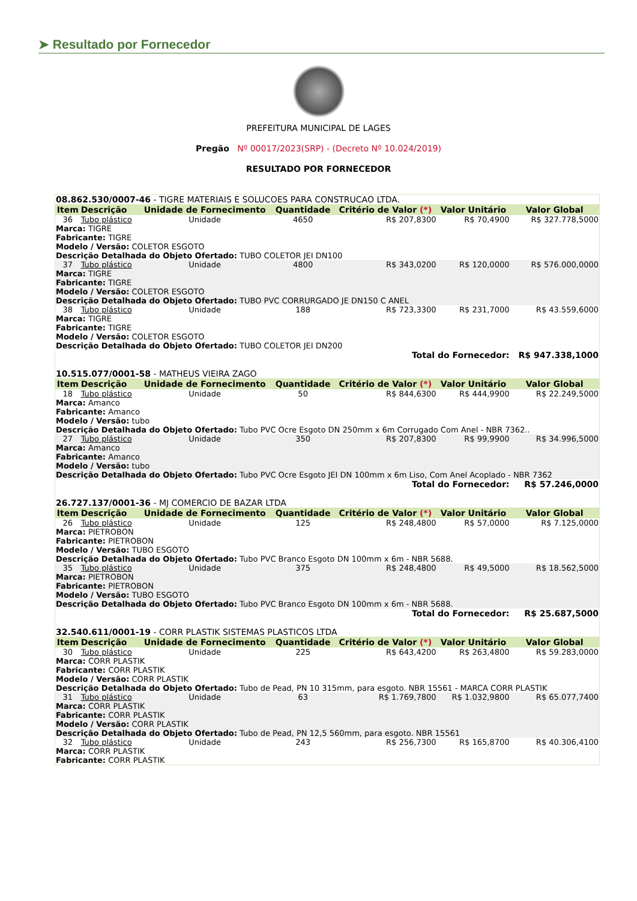➤ Resultado por Fornecedor
PREFEITURA MUNICIPAL DE LAGES
Pregão Nº 00017/2023(SRP) - (Decreto Nº 10.024/2019)
RESULTADO POR FORNECEDOR
| 08.862.530/0007-46 - TIGRE MATERIAIS E SOLUCOES PARA CONSTRUCAO LTDA. | | | | | | |
| Item | Descrição | Unidade de Fornecimento | Quantidade | Critério de Valor (*) | Valor Unitário | Valor Global |
| 36 | Tubo plástico | Unidade | 4650 | R$ 207,8300 | R$ 70,4900 | R$ 327.778,5000 |
| Marca: TIGRE Fabricante: TIGRE Modelo / Versão: COLETOR ESGOTO Descrição Detalhada do Objeto Ofertado: TUBO COLETOR JEI DN100 | | | | | | |
| 37 | Tubo plástico | Unidade | 4800 | R$ 343,0200 | R$ 120,0000 | R$ 576.000,0000 |
| Marca: TIGRE Fabricante: TIGRE Modelo / Versão: COLETOR ESGOTO Descrição Detalhada do Objeto Ofertado: TUBO PVC CORRURGADO JE DN150 C ANEL | | | | | | |
| 38 | Tubo plástico | Unidade | 188 | R$ 723,3300 | R$ 231,7000 | R$ 43.559,6000 |
| Marca: TIGRE Fabricante: TIGRE Modelo / Versão: COLETOR ESGOTO Descrição Detalhada do Objeto Ofertado: TUBO COLETOR JEI DN200 | | | | | | |
| Total do Fornecedor: | | | | | | R$ 947.338,1000 |
| 10.515.077/0001-58 - MATHEUS VIEIRA ZAGO | | | | | | |
| Item | Descrição | Unidade de Fornecimento | Quantidade | Critério de Valor (*) | Valor Unitário | Valor Global |
| 18 | Tubo plástico | Unidade | 50 | R$ 844,6300 | R$ 444,9900 | R$ 22.249,5000 |
| Marca: Amanco Fabricante: Amanco Modelo / Versão: tubo Descrição Detalhada do Objeto Ofertado: Tubo PVC Ocre Esgoto DN 250mm x 6m Corrugado Com Anel - NBR 7362.. | | | | | | |
| 27 | Tubo plástico | Unidade | 350 | R$ 207,8300 | R$ 99,9900 | R$ 34.996,5000 |
| Marca: Amanco Fabricante: Amanco Modelo / Versão: tubo Descrição Detalhada do Objeto Ofertado: Tubo PVC Ocre Esgoto JEI DN 100mm x 6m Liso, Com Anel Acoplado - NBR 7362 | | | | | | |
| Total do Fornecedor: | | | | | | R$ 57.246,0000 |
| 26.727.137/0001-36 - MJ COMERCIO DE BAZAR LTDA | | | | | | |
| Item | Descrição | Unidade de Fornecimento | Quantidade | Critério de Valor (*) | Valor Unitário | Valor Global |
| 26 | Tubo plástico | Unidade | 125 | R$ 248,4800 | R$ 57,0000 | R$ 7.125,0000 |
| Marca: PIETROBON Fabricante: PIETROBON Modelo / Versão: TUBO ESGOTO Descrição Detalhada do Objeto Ofertado: Tubo PVC Branco Esgoto DN 100mm x 6m - NBR 5688. | | | | | | |
| 35 | Tubo plástico | Unidade | 375 | R$ 248,4800 | R$ 49,5000 | R$ 18.562,5000 |
| Marca: PIETROBON Fabricante: PIETROBON Modelo / Versão: TUBO ESGOTO Descrição Detalhada do Objeto Ofertado: Tubo PVC Branco Esgoto DN 100mm x 6m - NBR 5688. | | | | | | |
| Total do Fornecedor: | | | | | | R$ 25.687,5000 |
| 32.540.611/0001-19 - CORR PLASTIK SISTEMAS PLASTICOS LTDA | | | | | | |
| Item | Descrição | Unidade de Fornecimento | Quantidade | Critério de Valor (*) | Valor Unitário | Valor Global |
| 30 | Tubo plástico | Unidade | 225 | R$ 643,4200 | R$ 263,4800 | R$ 59.283,0000 |
| Marca: CORR PLASTIK Fabricante: CORR PLASTIK Modelo / Versão: CORR PLASTIK Descrição Detalhada do Objeto Ofertado: Tubo de Pead, PN 10 315mm, para esgoto. NBR 15561 - MARCA CORR PLASTIK | | | | | | |
| 31 | Tubo plástico | Unidade | 63 | R$ 1.769,7800 | R$ 1.032,9800 | R$ 65.077,7400 |
| Marca: CORR PLASTIK Fabricante: CORR PLASTIK Modelo / Versão: CORR PLASTIK Descrição Detalhada do Objeto Ofertado: Tubo de Pead, PN 12,5 560mm, para esgoto. NBR 15561 | | | | | | |
| 32 | Tubo plástico | Unidade | 243 | R$ 256,7300 | R$ 165,8700 | R$ 40.306,4100 |
| Marca: CORR PLASTIK Fabricante: CORR PLASTIK | | | | | | |